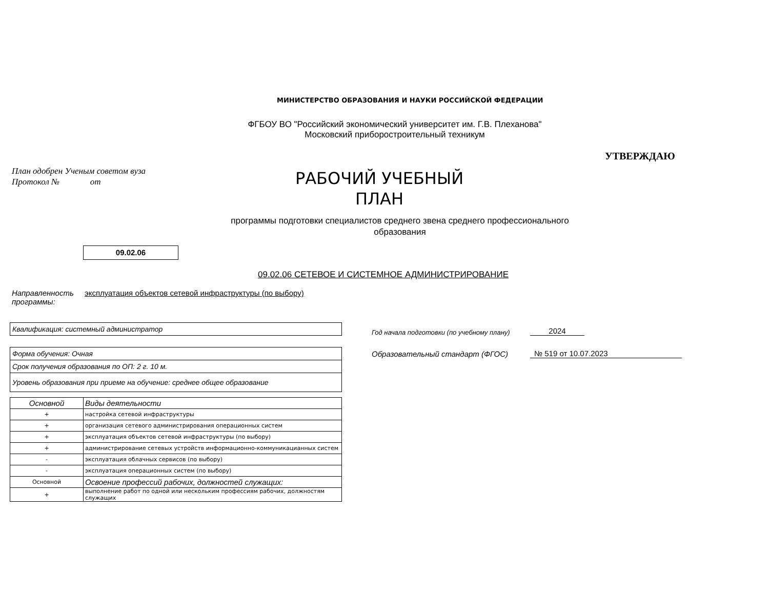МИНИСТЕРСТВО ОБРАЗОВАНИЯ И НАУКИ РОССИЙСКОЙ ФЕДЕРАЦИИ
ФГБОУ ВО "Российский экономический университет им. Г.В. Плеханова"
Московский приборостроительный техникум
УТВЕРЖДАЮ
План одобрен Ученым советом вуза
Протокол № от
РАБОЧИЙ УЧЕБНЫЙ
ПЛАН
программы подготовки специалистов среднего звена среднего профессионального
образования
09.02.06
09.02.06 СЕТЕВОЕ И СИСТЕМНОЕ АДМИНИСТРИРОВАНИЕ
Направленность
программы:
эксплуатация объектов сетевой инфраструктуры (по выбору)
Квалификация: системный администратор
Форма обучения: Очная
Срок получения образования по ОП: 2 г. 10 м.
Уровень образования при приеме на обучение: среднее общее образование
| Основной | Виды деятельности |
| --- | --- |
| + | настройка сетевой инфраструктуры |
| + | организация сетевого администрирования операционных систем |
| + | эксплуатация объектов сетевой инфраструктуры (по выбору) |
| + | администрирование сетевых устройств информационно-коммуникацианных систем |
| - | эксплуатация облачных сервисов (по выбору) |
| - | эксплуатация операционных систем (по выбору) |
| Основной | Освоение профессий рабочих, должностей служащих: |
| + | выполнение работ по одной или нескольким профессиям рабочих, должностям служащих |
Год начала подготовки (по учебному плану)
2024
Образовательный стандарт (ФГОС)
№ 519 от 10.07.2023